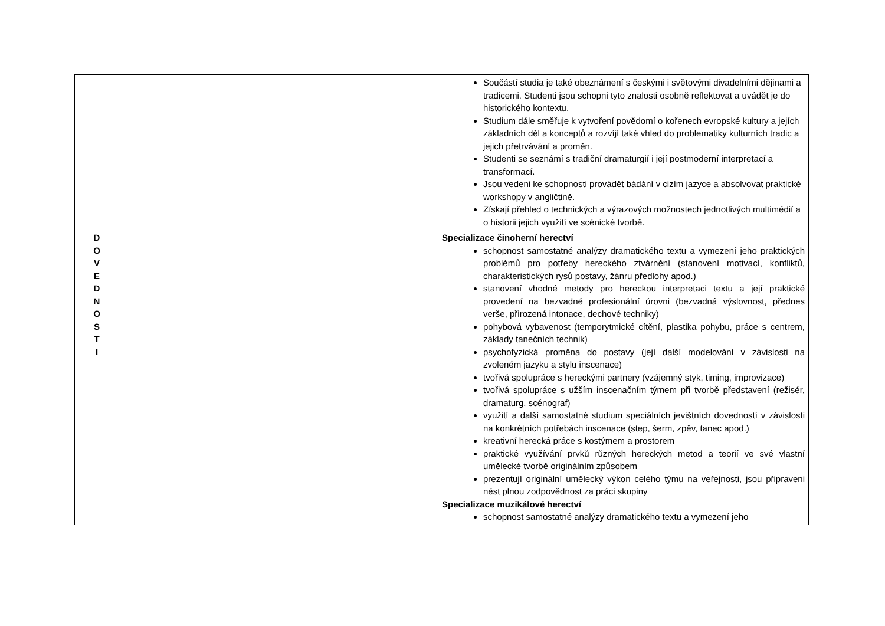| | | Součástí studia je také obeznámení s českými i světovými divadelními dějinami a tradicemi. Studenti jsou schopni tyto znalosti osobně reflektovat a uvádět je do historického kontextu. Studium dále směřuje k vytvoření povědomí o kořenech evropské kultury a jejích základních děl a konceptů a rozvíjí také vhled do problematiky kulturních tradic a jejich přetrvávání a proměn. Studenti se seznámí s tradiční dramaturgií i její postmoderní interpretací a transformací. Jsou vedeni ke schopnosti provádět bádání v cizím jazyce a absolvovat praktické workshopy v angličtině. Získají přehled o technických a výrazových možnostech jednotlivých multimédií a o historii jejich využití ve scénické tvorbě. |
| D O V E D N O S T I | | Specializace činoherní herectví schopnost samostatné analýzy dramatického textu a vymezení jeho praktických problémů pro potřeby hereckého ztvárnění (stanovení motivací, konfliktů, charakteristických rysů postavy, žánru předlohy apod.) stanovení vhodné metody pro hereckou interpretaci textu a její praktické provedení na bezvadné profesionální úrovni (bezvadná výslovnost, přednes verše, přirozená intonace, dechové techniky) pohybová vybavenost (temporytmické cítění, plastika pohybu, práce s centrem, základy tanečních technik) psychofyzická proměna do postavy (její další modelování v závislosti na zvoleném jazyku a stylu inscenace) tvořivá spolupráce s hereckými partnery (vzájemný styk, timing, improvizace) tvořivá spolupráce s užším inscenačním týmem při tvorbě představení (režisér, dramaturg, scénograf) využití a další samostatné studium speciálních jevištních dovedností v závislosti na konkrétních potřebách inscenace (step, šerm, zpěv, tanec apod.) kreativní herecká práce s kostýmem a prostorem praktické využívání prvků různých hereckých metod a teorií ve své vlastní umělecké tvorbě originálním způsobem prezentují originální umělecký výkon celého týmu na veřejnosti, jsou připraveni nést plnou zodpovědnost za práci skupiny Specializace muzikálové herectví schopnost samostatné analýzy dramatického textu a vymezení jeho |